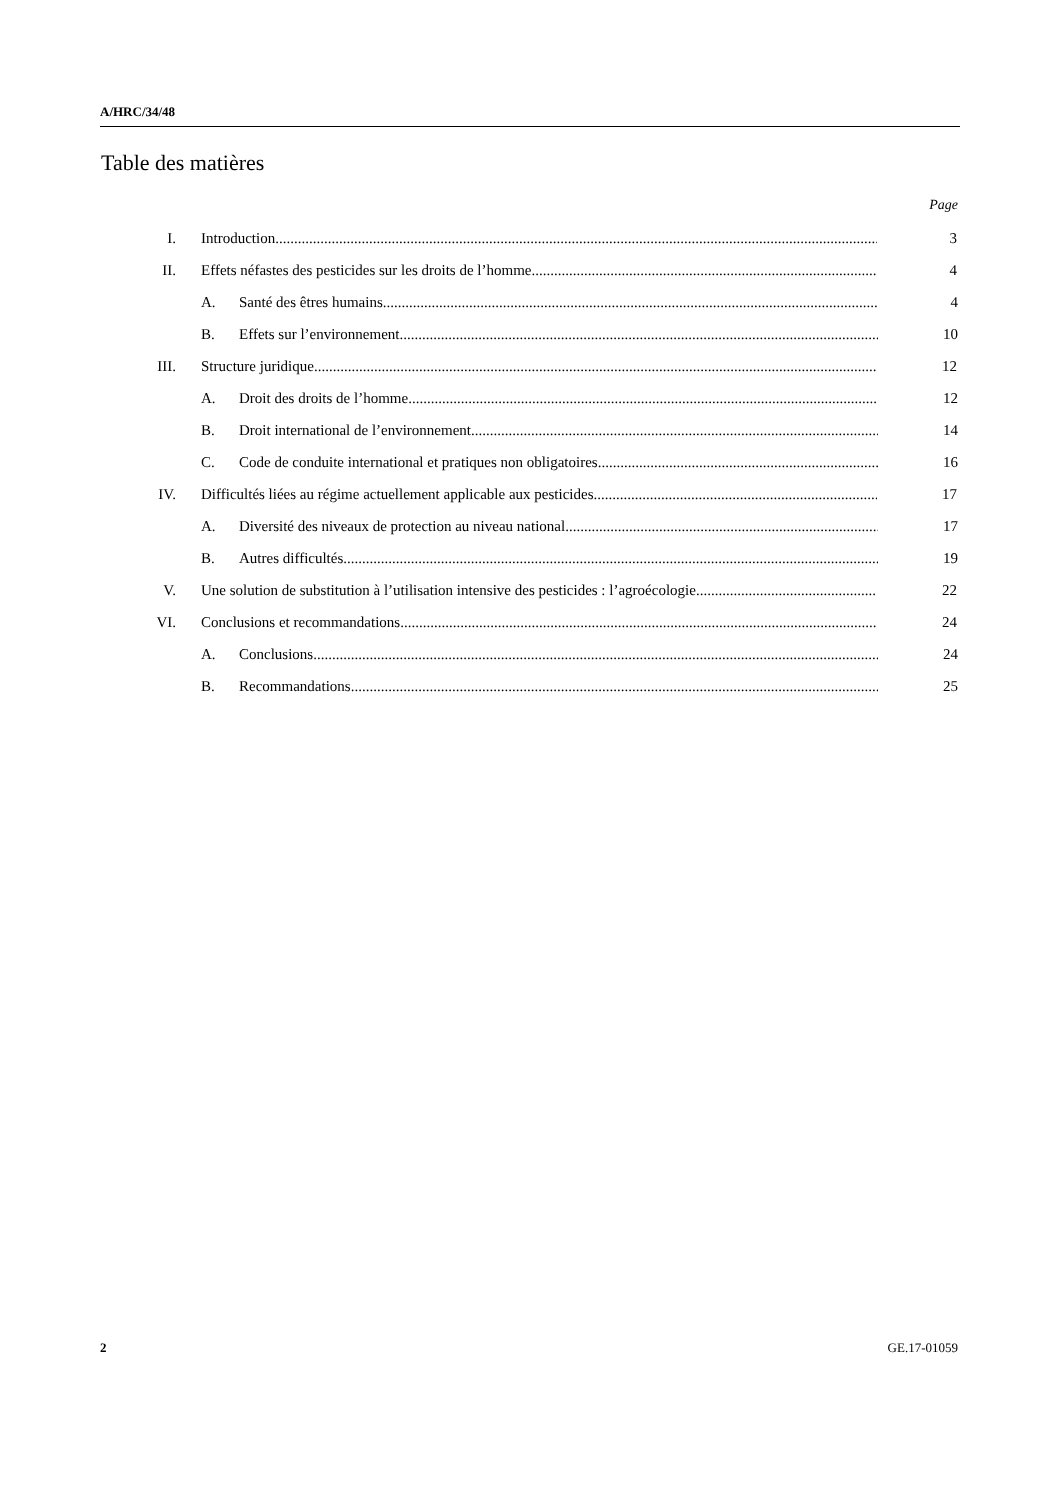A/HRC/34/48
Table des matières
Page
I. Introduction 3
II. Effets néfastes des pesticides sur les droits de l’homme 4
A. Santé des êtres humains 4
B. Effets sur l’environnement 10
III. Structure juridique 12
A. Droit des droits de l’homme 12
B. Droit international de l’environnement 14
C. Code de conduite international et pratiques non obligatoires 16
IV. Difficultés liées au régime actuellement applicable aux pesticides 17
A. Diversité des niveaux de protection au niveau national 17
B. Autres difficultés 19
V. Une solution de substitution à l’utilisation intensive des pesticides : l’agroécologie 22
VI. Conclusions et recommandations 24
A. Conclusions 24
B. Recommandations 25
2 GE.17-01059